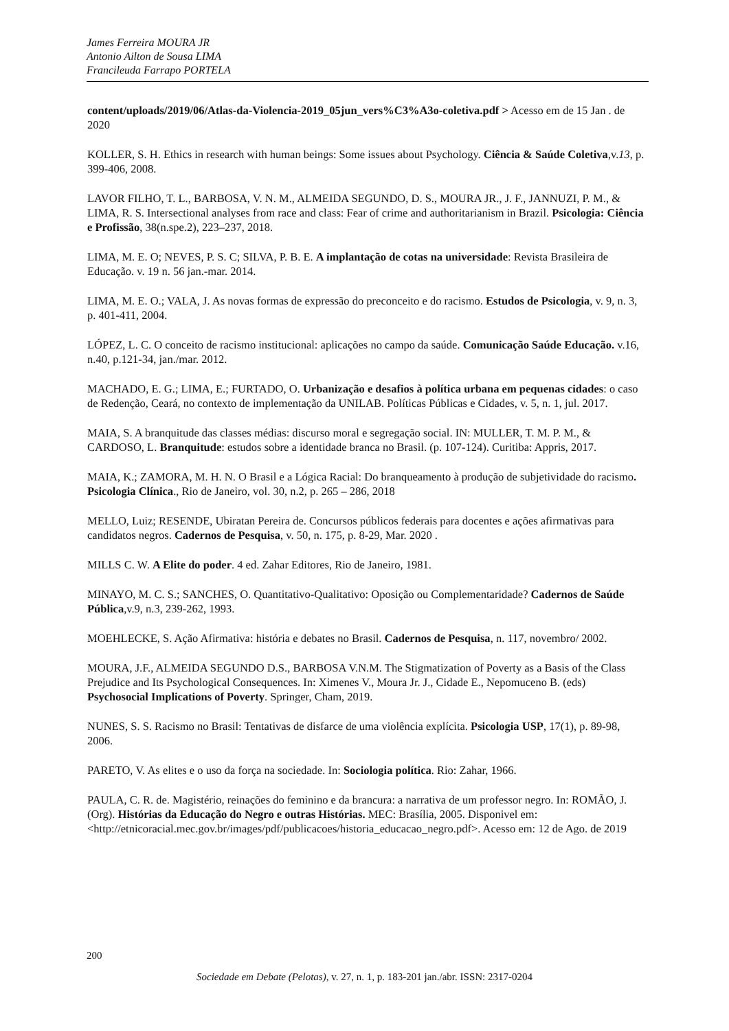James Ferreira MOURA JR
Antonio Ailton de Sousa LIMA
Francileuda Farrapo PORTELA
content/uploads/2019/06/Atlas-da-Violencia-2019_05jun_vers%C3%A3o-coletiva.pdf > Acesso em de 15 Jan . de 2020
KOLLER, S. H. Ethics in research with human beings: Some issues about Psychology. Ciência & Saúde Coletiva,v.13, p. 399-406, 2008.
LAVOR FILHO, T. L., BARBOSA, V. N. M., ALMEIDA SEGUNDO, D. S., MOURA JR., J. F., JANNUZI, P. M., & LIMA, R. S. Intersectional analyses from race and class: Fear of crime and authoritarianism in Brazil. Psicologia: Ciência e Profissão, 38(n.spe.2), 223–237, 2018.
LIMA, M. E. O; NEVES, P. S. C; SILVA, P. B. E. A implantação de cotas na universidade: Revista Brasileira de Educação. v. 19 n. 56 jan.-mar. 2014.
LIMA, M. E. O.; VALA, J. As novas formas de expressão do preconceito e do racismo. Estudos de Psicologia, v. 9, n. 3, p. 401-411, 2004.
LÓPEZ, L. C. O conceito de racismo institucional: aplicações no campo da saúde. Comunicação Saúde Educação. v.16, n.40, p.121-34, jan./mar. 2012.
MACHADO, E. G.; LIMA, E.; FURTADO, O. Urbanização e desafios à política urbana em pequenas cidades: o caso de Redenção, Ceará, no contexto de implementação da UNILAB. Políticas Públicas e Cidades, v. 5, n. 1, jul. 2017.
MAIA, S. A branquitude das classes médias: discurso moral e segregação social. IN: MULLER, T. M. P. M., & CARDOSO, L. Branquitude: estudos sobre a identidade branca no Brasil. (p. 107-124). Curitiba: Appris, 2017.
MAIA, K.; ZAMORA, M. H. N. O Brasil e a Lógica Racial: Do branqueamento à produção de subjetividade do racismo. Psicologia Clínica., Rio de Janeiro, vol. 30, n.2, p. 265 – 286, 2018
MELLO, Luiz; RESENDE, Ubiratan Pereira de. Concursos públicos federais para docentes e ações afirmativas para candidatos negros. Cadernos de Pesquisa, v. 50, n. 175, p. 8-29, Mar. 2020 .
MILLS C. W. A Elite do poder. 4 ed. Zahar Editores, Rio de Janeiro, 1981.
MINAYO, M. C. S.; SANCHES, O. Quantitativo-Qualitativo: Oposição ou Complementaridade? Cadernos de Saúde Pública,v.9, n.3, 239-262, 1993.
MOEHLECKE, S. Ação Afirmativa: história e debates no Brasil. Cadernos de Pesquisa, n. 117, novembro/ 2002.
MOURA, J.F., ALMEIDA SEGUNDO D.S., BARBOSA V.N.M. The Stigmatization of Poverty as a Basis of the Class Prejudice and Its Psychological Consequences. In: Ximenes V., Moura Jr. J., Cidade E., Nepomuceno B. (eds) Psychosocial Implications of Poverty. Springer, Cham, 2019.
NUNES, S. S. Racismo no Brasil: Tentativas de disfarce de uma violência explícita. Psicologia USP, 17(1), p. 89-98, 2006.
PARETO, V. As elites e o uso da força na sociedade. In: Sociologia política. Rio: Zahar, 1966.
PAULA, C. R. de. Magistério, reinações do feminino e da brancura: a narrativa de um professor negro. In: ROMÃO, J. (Org). Histórias da Educação do Negro e outras Histórias. MEC: Brasília, 2005. Disponivel em: <http://etnicoracial.mec.gov.br/images/pdf/publicacoes/historia_educacao_negro.pdf>. Acesso em: 12 de Ago. de 2019
200
Sociedade em Debate (Pelotas), v. 27, n. 1, p. 183-201 jan./abr. ISSN: 2317-0204